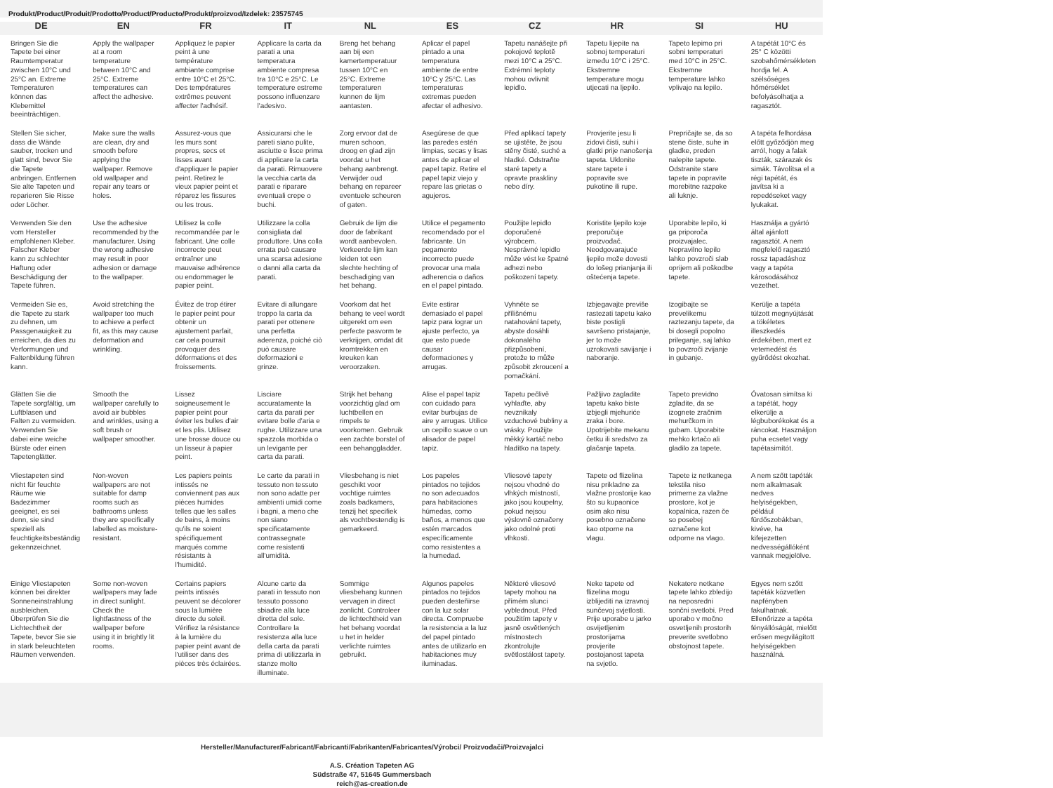Produkt/Product/Produit/Prodotto/Product/Producto/Produkt/proizvod/Izdelek: 23575745
| DE | EN | FR | IT | NL | ES | CZ | HR | SI | HU |
| --- | --- | --- | --- | --- | --- | --- | --- | --- | --- |
| Bringen Sie die Tapete bei einer Raumtemperatur zwischen 10°C und 25°C an. Extreme Temperaturen können das Klebemittel beeinträchtigen. | Apply the wallpaper at a room temperature between 10°C and 25°C. Extreme temperatures can affect the adhesive. | Appliquez le papier peint à une température ambiante comprise entre 10°C et 25°C. Des températures extrêmes peuvent affecter l'adhésif. | Applicare la carta da parati a una temperatura ambiente compresa tra 10°C e 25°C. Le temperature estreme possono influenzare l'adesivo. | Breng het behang aan bij een kamertemperatuur tussen 10°C en 25°C. Extreme temperaturen kunnen de lijm aantasten. | Aplicar el papel pintado a una temperatura ambiente de entre 10°C y 25°C. Las temperaturas extremas pueden afectar el adhesivo. | Tapetu nanášejte při pokojové teplotě mezi 10°C a 25°C. Extrémní teploty mohou ovlivnit lepidlo. | Tapetu lijepite na sobnoj temperaturi između 10°C i 25°C. Ekstremne temperature mogu utjecati na ljepilo. | Tapeto lepimo pri sobni temperaturi med 10°C in 25°C. Ekstremne temperature lahko vplivajo na lepilo. | A tapétát 10°C és 25° C közötti szobahőmérsékleten hordja fel. A szélsőséges hőmérséklet befolyásolhatja a ragasztót. |
| Stellen Sie sicher, dass die Wände sauber, trocken und glatt sind, bevor Sie die Tapete anbringen. Entfernen Sie alte Tapeten und reparieren Sie Risse oder Löcher. | Make sure the walls are clean, dry and smooth before applying the wallpaper. Remove old wallpaper and repair any tears or holes. | Assurez-vous que les murs sont propres, secs et lisses avant d'appliquer le papier peint. Retirez le vieux papier peint et réparez les fissures ou les trous. | Assicurarsi che le pareti siano pulite, asciutte e lisce prima di applicare la carta da parati. Rimuovere la vecchia carta da parati e riparare eventuali crepe o buchi. | Zorg ervoor dat de muren schoon, droog en glad zijn voordat u het behang aanbrengt. Verwijder oud behang en repareer eventuele scheuren of gaten. | Asegúrese de que las paredes estén limpias, secas y lisas antes de aplicar el papel tapiz. Retire el papel tapiz viejo y repare las grietas o agujeros. | Před aplikací tapety se ujistěte, že jsou stěny čisté, suché a hladké. Odstraňte staré tapety a opravte praskliny nebo díry. | Provjerite jesu li zidovi čisti, suhi i glatki prije nanošenja tapeta. Uklonite stare tapete i popravite sve pukotine ili rupe. | Prepričajte se, da so stene čiste, suhe in gladke, preden nalepite tapete. Odstranite stare tapete in popravite morebitne razpoke ali luknje. | A tapéta felhordása előtt győződjön meg arról, hogy a falak tiszták, szárazak és simák. Távolítsa el a régi tapétát, és javítsa ki a repedéseket vagy lyukakat. |
| Verwenden Sie den vom Hersteller empfohlenen Kleber. Falscher Kleber kann zu schlechter Haftung oder Beschädigung der Tapete führen. | Use the adhesive recommended by the manufacturer. Using the wrong adhesive may result in poor adhesion or damage to the wallpaper. | Utilisez la colle recommandée par le fabricant. Une colle incorrecte peut entraîner une mauvaise adhérence ou endommager le papier peint. | Utilizzare la colla consigliata dal produttore. Una colla errata può causare una scarsa adesione o danni alla carta da parati. | Gebruik de lijm die door de fabrikant wordt aanbevolen. Verkeerde lijm kan leiden tot een slechte hechting of beschadiging van het behang. | Utilice el pegamento recomendado por el fabricante. Un pegamento incorrecto puede provocar una mala adherencia o daños en el papel pintado. | Použijte lepidlo doporučené výrobcem. Nesprávné lepidlo může vést ke špatné adhezi nebo poškození tapety. | Koristite ljepilo koje preporučuje proizvođač. Neodgovarajuće ljepilo može dovesti do lošeg prianjanja ili oštećenja tapete. | Uporabite lepilo, ki ga priporoča proizvajalec. Nepravilno lepilo lahko povzroči slab oprijem ali poškodbe tapete. | Használja a gyártó által ajánlott ragasztót. A nem megfelelő ragasztó rossz tapadáshoz vagy a tapéta károsodásához vezethet. |
| Vermeiden Sie es, die Tapete zu stark zu dehnen, um Passgenauigkeit zu erreichen, da dies zu Verformungen und Faltenbildung führen kann. | Avoid stretching the wallpaper too much to achieve a perfect fit, as this may cause deformation and wrinkling. | Évitez de trop étirer le papier peint pour obtenir un ajustement parfait, car cela pourrait provoquer des déformations et des froissements. | Evitare di allungare troppo la carta da parati per ottenere una perfetta aderenza, poiché ciò può causare deformazioni e grinze. | Voorkom dat het behang te veel wordt uitgerekt om een perfecte pasvorm te verkrijgen, omdat dit kromtrekken en kreuken kan veroorzaken. | Evite estirar demasiado el papel tapiz para lograr un ajuste perfecto, ya que esto puede causar deformaciones y arrugas. | Vyhněte se přílišnému natahování tapety, abyste dosáhli dokonalého přizpůsobení, protože to může způsobit zkroucení a pomačkání. | Izbjegavajte previše rastezati tapetu kako biste postigli savršeno pristajanje, jer to može uzrokovati savijanje i naboranje. | Izogibajte se prevelikemu raztezanju tapete, da bi dosegli popolno prileganje, saj lahko to povzroči zvijanje in gubanje. | Kerülje a tapéta túlzott megnyújtását a tökéletes illeszkedés érdekében, mert ez vetemedést és gyűrődést okozhat. |
| Glätten Sie die Tapete sorgfältig, um Luftblasen und Falten zu vermeiden. Verwenden Sie dabei eine weiche Bürste oder einen Tapetenglätter. | Smooth the wallpaper carefully to avoid air bubbles and wrinkles, using a soft brush or wallpaper smoother. | Lissez soigneusement le papier peint pour éviter les bulles d'air et les plis. Utilisez une brosse douce ou un lisseur à papier peint. | Lisciare accuratamente la carta da parati per evitare bolle d'aria e rughe. Utilizzare una spazzola morbida o un levigante per carta da parati. | Strijk het behang voorzichtig glad om luchtbellen en rimpels te voorkomen. Gebruik een zachte borstel of een behanggladder. | Alise el papel tapiz con cuidado para evitar burbujas de aire y arrugas. Utilice un cepillo suave o un alisador de papel tapiz. | Tapetu pečlivě vyhlaďte, aby nevznikaly vzduchové bubliny a vrásky. Použijte měkký kartáč nebo hladítko na tapety. | Pažljivo zagladite tapetu kako biste izbjegli mjehuriće zraka i bore. Upotrijebite mekanu četku ili sredstvo za glačanje tapeta. | Tapeto previdno zgladite, da se izognete zračnim mehurčkom in gubam. Uporabite mehko krtačo ali gladilo za tapete. | Óvatosan simítsa ki a tapétát, hogy elkerülje a légbuborékokat és a ráncokat. Használjon puha ecsetet vagy tapétasimítót. |
| Vliestapeten sind nicht für feuchte Räume wie Badezimmer geeignet, es sei denn, sie sind speziell als feuchtigkeitsbeständig gekennzeichnet. | Non-woven wallpapers are not suitable for damp rooms such as bathrooms unless they are specifically labelled as moisture-resistant. | Les papiers peints intissés ne conviennent pas aux pièces humides telles que les salles de bains, à moins qu'ils ne soient spécifiquement marqués comme résistants à l'humidité. | Le carte da parati in tessuto non tessuto non sono adatte per ambienti umidi come i bagni, a meno che non siano specificatamente contrassegnate come resistenti all'umidità. | Vliesbehang is niet geschikt voor vochtige ruimtes zoals badkamers, tenzij het specifiek als vochtbestendig is gemarkeerd. | Los papeles pintados no tejidos no son adecuados para habitaciones húmedas, como baños, a menos que estén marcados específicamente como resistentes a la humedad. | Vliesové tapety nejsou vhodné do vlhkých místností, jako jsou koupelny, pokud nejsou výslovně označeny jako odolné proti vlhkosti. | Tapete od flizelina nisu prikladne za vlažne prostorije kao što su kupaonice osim ako nisu posebno označene kao otporne na vlagu. | Tapete iz netkanega tekstila niso primerne za vlažne prostore, kot je kopalnica, razen če so posebej označene kot odporne na vlago. | A nem szőtt tapéták nem alkalmasak nedves helyiségekben, például fürdőszobákban, kivéve, ha kifejezetten nedvességállóként vannak megjelölve. |
| Einige Vliestapeten können bei direkter Sonneneinstrahlung ausbleichen. Überprüfen Sie die Lichtechtheit der Tapete, bevor Sie sie in stark beleuchteten Räumen verwenden. | Some non-woven wallpapers may fade in direct sunlight. Check the lightfastness of the wallpaper before using it in brightly lit rooms. | Certains papiers peints intissés peuvent se décolorer sous la lumière directe du soleil. Vérifiez la résistance à la lumière du papier peint avant de l'utiliser dans des pièces très éclairées. | Alcune carte da parati in tessuto non tessuto possono sbiadire alla luce diretta del sole. Controllare la resistenza alla luce della carta da parati prima di utilizzarla in stanze molto illuminate. | Sommige vliesbehang kunnen vervagen in direct zonlicht. Controleer de lichtechtheid van het behang voordat u het in helder verlichte ruimtes gebruikt. | Algunos papeles pintados no tejidos pueden desteñirse con la luz solar directa. Compruebe la resistencia a la luz del papel pintado antes de utilizarlo en habitaciones muy iluminadas. | Některé vliesové tapety mohou na přímém slunci vyblednout. Před použitím tapety v jasně osvětlených místnostech zkontrolujte světlostálost tapety. | Neke tapete od flizelina mogu izblijediti na izravnoj sunčevoj svjetlosti. Prije uporabe u jarko osvijetljenim prostorijama provjerite postojanost tapeta na svjetlo. | Nekatere netkane tapete lahko zbledijo na neposredni sončni svetlobi. Pred uporabo v močno osvetljenih prostorih preverite svetlobno obstojnost tapete. | Egyes nem szőtt tapéták közvetlen napfényben fakulhatnak. Ellenőrizze a tapéta fényállóságát, mielőtt erősen megvilágított helyiségekben használná. |
Hersteller/Manufacturer/Fabricant/Fabricanti/Fabrikanten/Fabricantes/Výrobci/ Proizvođači/Proizvajalci
A.S. Création Tapeten AG
Südstraße 47, 51645 Gummersbach
reich@as-creation.de